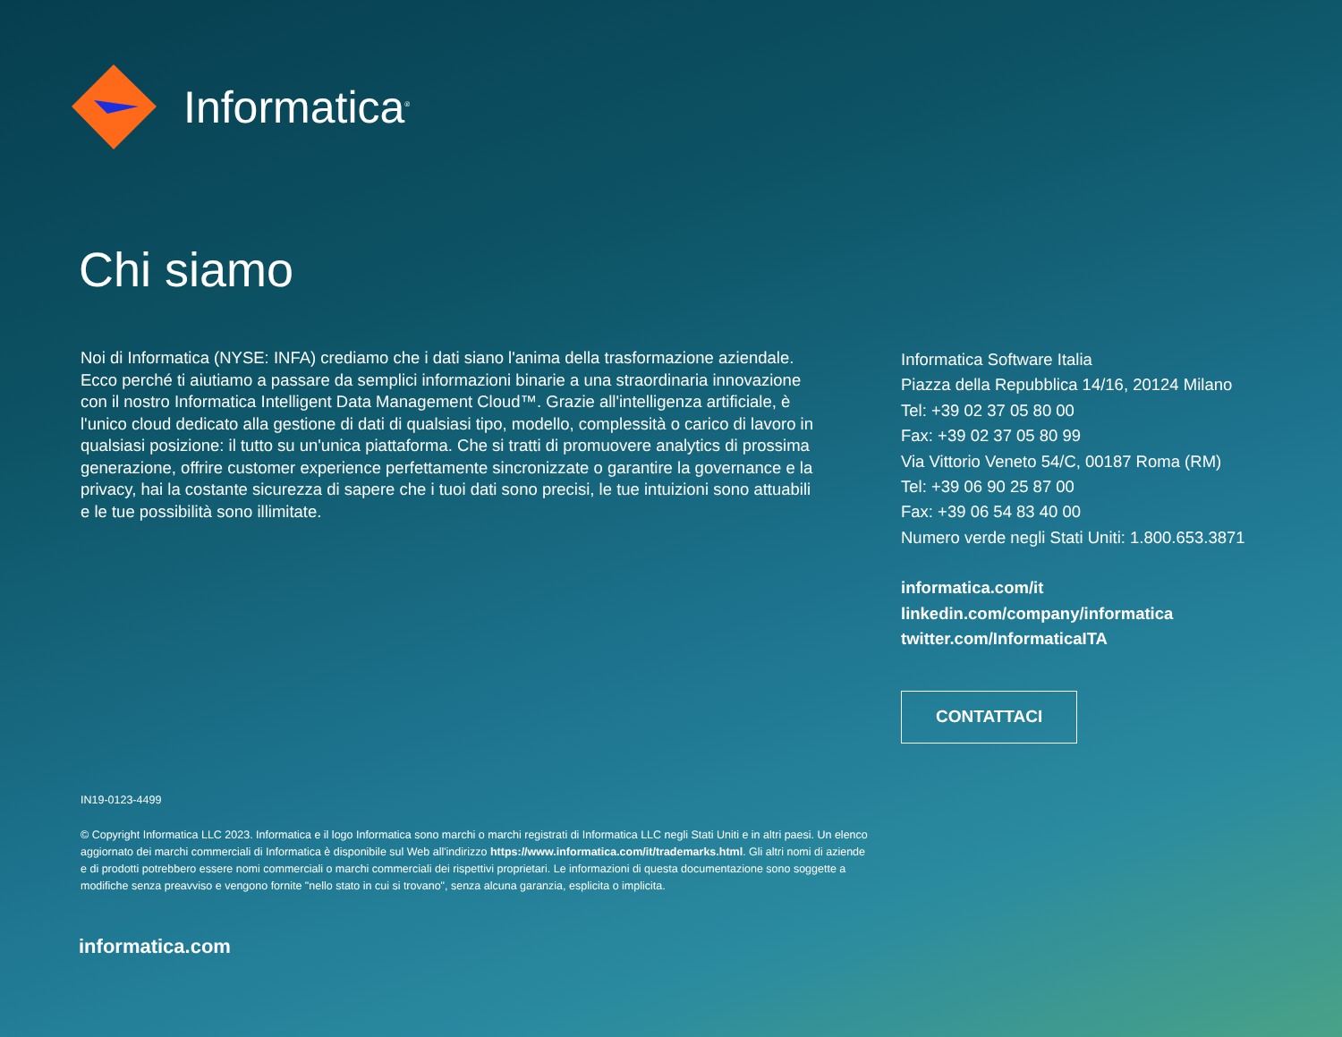Informatica<sup>®</sup>
Chi siamo
Noi di Informatica (NYSE: INFA) crediamo che i dati siano l'anima della trasformazione aziendale. Ecco perché ti aiutiamo a passare da semplici informazioni binarie a una straordinaria innovazione con il nostro Informatica Intelligent Data Management Cloud™. Grazie all'intelligenza artificiale, è l'unico cloud dedicato alla gestione di dati di qualsiasi tipo, modello, complessità o carico di lavoro in qualsiasi posizione: il tutto su un'unica piattaforma. Che si tratti di promuovere analytics di prossima generazione, offrire customer experience perfettamente sincronizzate o garantire la governance e la privacy, hai la costante sicurezza di sapere che i tuoi dati sono precisi, le tue intuizioni sono attuabili e le tue possibilità sono illimitate.
Informatica Software Italia
Piazza della Repubblica 14/16, 20124 Milano
Tel: +39 02 37 05 80 00
Fax: +39 02 37 05 80 99
Via Vittorio Veneto 54/C, 00187 Roma (RM)
Tel: +39 06 90 25 87 00
Fax: +39 06 54 83 40 00
Numero verde negli Stati Uniti: 1.800.653.3871
informatica.com/it
linkedin.com/company/informatica
twitter.com/InformaticaITA
CONTATTACI
IN19-0123-4499
© Copyright Informatica LLC 2023. Informatica e il logo Informatica sono marchi o marchi registrati di Informatica LLC negli Stati Uniti e in altri paesi. Un elenco aggiornato dei marchi commerciali di Informatica è disponibile sul Web all'indirizzo https://www.informatica.com/it/trademarks.html. Gli altri nomi di aziende e di prodotti potrebbero essere nomi commerciali o marchi commerciali dei rispettivi proprietari. Le informazioni di questa documentazione sono soggette a modifiche senza preavviso e vengono fornite "nello stato in cui si trovano", senza alcuna garanzia, esplicita o implicita.
informatica.com